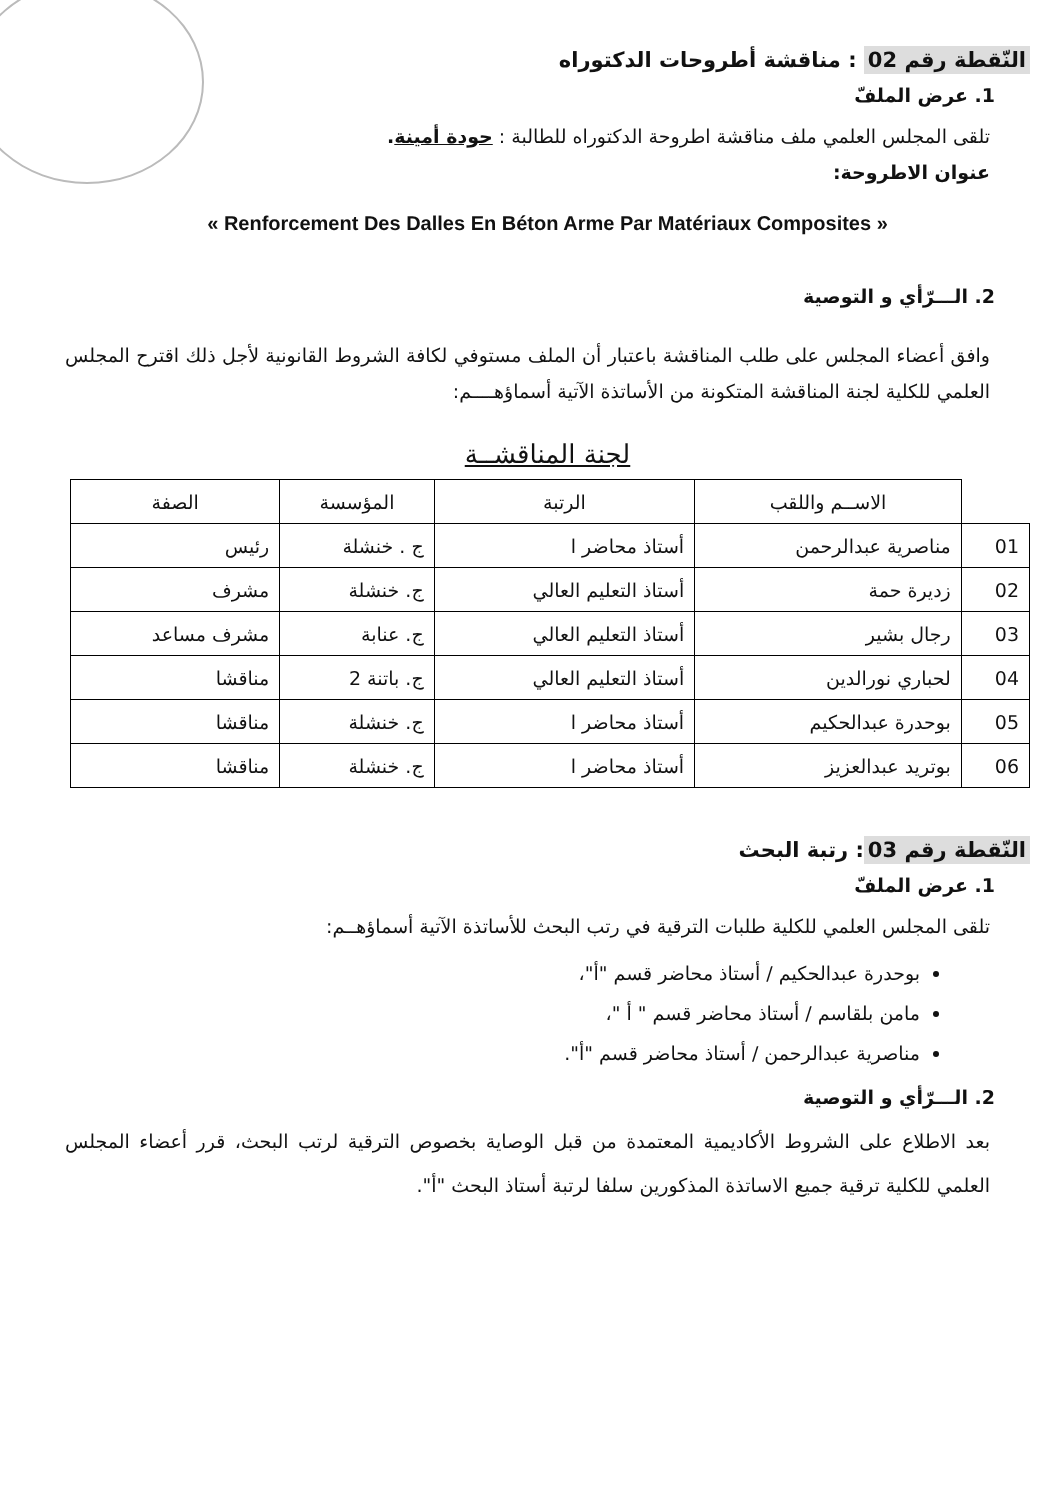النّقطة رقم 02 : مناقشة أطروحات الدكتوراه
1. عرض الملفّ
تلقى المجلس العلمي ملف مناقشة اطروحة الدكتوراه للطالبة : حودة أمينة.
عنوان الاطروحة:
« Renforcement Des Dalles En Béton Arme Par Matériaux Composites »
2. الـــرّأي و التوصية
وافق أعضاء المجلس على طلب المناقشة باعتبار أن الملف مستوفي لكافة الشروط القانونية لأجل ذلك اقترح المجلس العلمي للكلية لجنة المناقشة المتكونة من الأساتذة الآتية أسماؤهــــم:
لجنة المناقشــة
| | الاســم واللقب | الرتبة | المؤسسة | الصفة |
| --- | --- | --- | --- | --- |
| 01 | مناصرية عبدالرحمن | أستاذ محاضر ا | ج . خنشلة | رئيس |
| 02 | زديرة حمة | أستاذ التعليم العالي | ج. خنشلة | مشرف |
| 03 | رجال بشير | أستاذ التعليم العالي | ج. عنابة | مشرف مساعد |
| 04 | لحباري نورالدين | أستاذ التعليم العالي | ج. باتنة 2 | مناقشا |
| 05 | بوحدرة عبدالحكيم | أستاذ محاضر ا | ج. خنشلة | مناقشا |
| 06 | بوتريد عبدالعزيز | أستاذ محاضر ا | ج. خنشلة | مناقشا |
النّقطة رقم 03: رتبة البحث
1. عرض الملفّ
تلقى المجلس العلمي للكلية طلبات الترقية في رتب البحث للأساتذة الآتية أسماؤهــم:
بوحدرة عبدالحكيم / أستاذ محاضر قسم "أ"،
مامن بلقاسم / أستاذ محاضر قسم " أ "،
مناصرية عبدالرحمن / أستاذ محاضر قسم "أ".
2. الـــرّأي و التوصية
بعد الاطلاع على الشروط الأكاديمية المعتمدة من قبل الوصاية بخصوص الترقية لرتب البحث، قرر أعضاء المجلس العلمي للكلية ترقية جميع الاساتذة المذكورين سلفا لرتبة أستاذ البحث "أ".